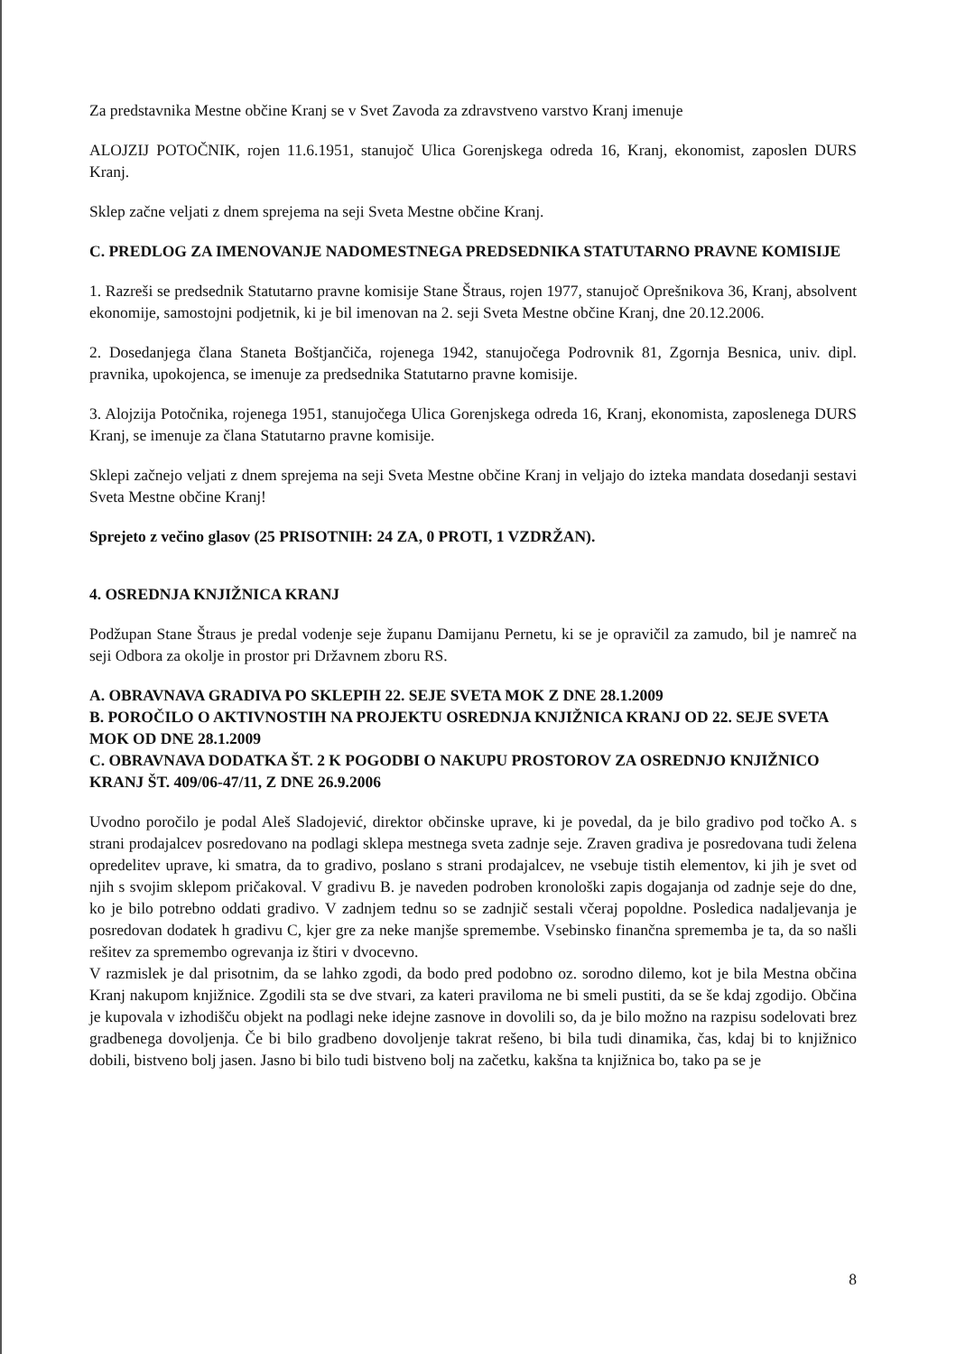Za predstavnika Mestne občine Kranj se v Svet Zavoda za zdravstveno varstvo Kranj imenuje
ALOJZIJ POTOČNIK, rojen 11.6.1951, stanujoč Ulica Gorenjskega odreda 16, Kranj, ekonomist, zaposlen DURS Kranj.
Sklep začne veljati z dnem sprejema na seji Sveta Mestne občine Kranj.
C. PREDLOG ZA IMENOVANJE NADOMESTNEGA PREDSEDNIKA STATUTARNO PRAVNE KOMISIJE
1. Razreši se predsednik Statutarno pravne komisije Stane Štraus, rojen 1977, stanujoč Oprešnikova 36, Kranj, absolvent ekonomije, samostojni podjetnik, ki je bil imenovan na 2. seji Sveta Mestne občine Kranj, dne 20.12.2006.
2. Dosedanjega člana Staneta Boštjančiča, rojenega 1942, stanujočega Podrovnik 81, Zgornja Besnica, univ. dipl. pravnika, upokojenca, se imenuje za predsednika Statutarno pravne komisije.
3. Alojzija Potočnika, rojenega 1951, stanujočega Ulica Gorenjskega odreda 16, Kranj, ekonomista, zaposlenega DURS Kranj, se imenuje za člana Statutarno pravne komisije.
Sklepi začnejo veljati z dnem sprejema na seji Sveta Mestne občine Kranj in veljajo do izteka mandata dosedanji sestavi Sveta Mestne občine Kranj!
Sprejeto z večino glasov (25 PRISOTNIH: 24 ZA, 0 PROTI, 1 VZDRŽAN).
4. OSREDNJA KNJIŽNICA KRANJ
Podžupan Stane Štraus je predal vodenje seje županu Damijanu Pernetu, ki se je opravičil za zamudo, bil je namreč na seji Odbora za okolje in prostor pri Državnem zboru RS.
A. OBRAVNAVA GRADIVA PO SKLEPIH 22. SEJE SVETA MOK Z DNE 28.1.2009
B. POROČILO O AKTIVNOSTIH NA PROJEKTU OSREDNJA KNJIŽNICA KRANJ OD 22. SEJE SVETA MOK OD DNE 28.1.2009
C. OBRAVNAVA DODATKA ŠT. 2 K POGODBI O NAKUPU PROSTOROV ZA OSREDNJO KNJIŽNICO KRANJ ŠT. 409/06-47/11, Z DNE 26.9.2006
Uvodno poročilo je podal Aleš Sladojević, direktor občinske uprave, ki je povedal, da je bilo gradivo pod točko A. s strani prodajalcev posredovano na podlagi sklepa mestnega sveta zadnje seje. Zraven gradiva je posredovana tudi želena opredelitev uprave, ki smatra, da to gradivo, poslano s strani prodajalcev, ne vsebuje tistih elementov, ki jih je svet od njih s svojim sklepom pričakoval. V gradivu B. je naveden podroben kronološki zapis dogajanja od zadnje seje do dne, ko je bilo potrebno oddati gradivo. V zadnjem tednu so se zadnjič sestali včeraj popoldne. Posledica nadaljevanja je posredovan dodatek h gradivu C, kjer gre za neke manjše spremembe. Vsebinsko finančna sprememba je ta, da so našli rešitev za spremembo ogrevanja iz štiri v dvocevno.
V razmislek je dal prisotnim, da se lahko zgodi, da bodo pred podobno oz. sorodno dilemo, kot je bila Mestna občina Kranj nakupom knjižnice. Zgodili sta se dve stvari, za kateri praviloma ne bi smeli pustiti, da se še kdaj zgodijo. Občina je kupovala v izhodišču objekt na podlagi neke idejne zasnove in dovolili so, da je bilo možno na razpisu sodelovati brez gradbenega dovoljenja. Če bi bilo gradbeno dovoljenje takrat rešeno, bi bila tudi dinamika, čas, kdaj bi to knjižnico dobili, bistveno bolj jasen. Jasno bi bilo tudi bistveno bolj na začetku, kakšna ta knjižnica bo, tako pa se je
8